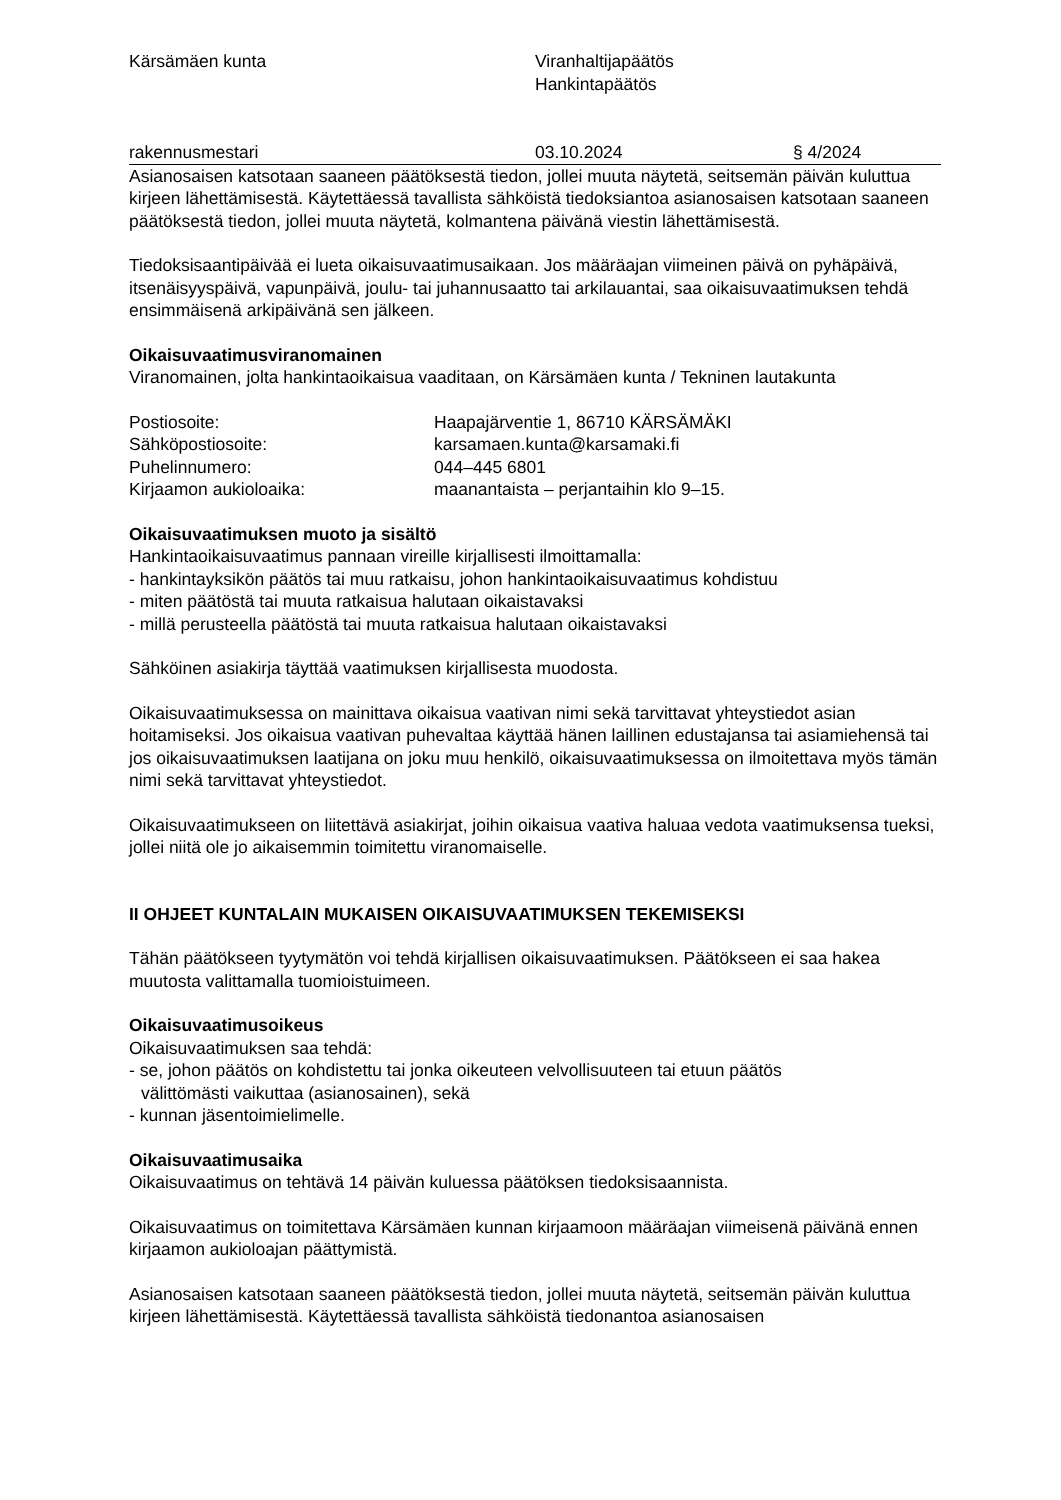Kärsämäen kunta Viranhaltijapäätös
Hankintapäätös
rakennusmestari 03.10.2024 § 4/2024
Asianosaisen katsotaan saaneen päätöksestä tiedon, jollei muuta näytetä, seitsemän päivän kuluttua kirjeen lähettämisestä. Käytettäessä tavallista sähköistä tiedoksiantoa asianosaisen katsotaan saaneen päätöksestä tiedon, jollei muuta näytetä, kolmantena päivänä viestin lähettämisestä.
Tiedoksisaantipäivää ei lueta oikaisuvaatimusaikaan. Jos määräajan viimeinen päivä on pyhäpäivä, itsenäisyyspäivä, vapunpäivä, joulu- tai juhannusaatto tai arkilauantai, saa oikaisuvaatimuksen tehdä ensimmäisenä arkipäivänä sen jälkeen.
Oikaisuvaatimusviranomainen
Viranomainen, jolta hankintaoikaisua vaaditaan, on Kärsämäen kunta / Tekninen lautakunta
Postiosoite: Haapajärventie 1, 86710 KÄRSÄMÄKI
Sähköpostiosoite: karsamaen.kunta@karsamaki.fi
Puhelinnumero: 044–445 6801
Kirjaamon aukioloaika: maanantaista – perjantaihin klo 9–15.
Oikaisuvaatimuksen muoto ja sisältö
Hankintaoikaisuvaatimus pannaan vireille kirjallisesti ilmoittamalla:
- hankintayksikön päätös tai muu ratkaisu, johon hankintaoikaisuvaatimus kohdistuu
- miten päätöstä tai muuta ratkaisua halutaan oikaistavaksi
- millä perusteella päätöstä tai muuta ratkaisua halutaan oikaistavaksi
Sähköinen asiakirja täyttää vaatimuksen kirjallisesta muodosta.
Oikaisuvaatimuksessa on mainittava oikaisua vaativan nimi sekä tarvittavat yhteystiedot asian hoitamiseksi. Jos oikaisua vaativan puhevaltaa käyttää hänen laillinen edustajansa tai asiamiehensä tai jos oikaisuvaatimuksen laatijana on joku muu henkilö, oikaisuvaatimuksessa on ilmoitettava myös tämän nimi sekä tarvittavat yhteystiedot.
Oikaisuvaatimukseen on liitettävä asiakirjat, joihin oikaisua vaativa haluaa vedota vaatimuksensa tueksi, jollei niitä ole jo aikaisemmin toimitettu viranomaiselle.
II OHJEET KUNTALAIN MUKAISEN OIKAISUVAATIMUKSEN TEKEMISEKSI
Tähän päätökseen tyytymätön voi tehdä kirjallisen oikaisuvaatimuksen. Päätökseen ei saa hakea muutosta valittamalla tuomioistuimeen.
Oikaisuvaatimusoikeus
Oikaisuvaatimuksen saa tehdä:
- se, johon päätös on kohdistettu tai jonka oikeuteen velvollisuuteen tai etuun päätös
välittömästi vaikuttaa (asianosainen), sekä
- kunnan jäsentoimielimelle.
Oikaisuvaatimusaika
Oikaisuvaatimus on tehtävä 14 päivän kuluessa päätöksen tiedoksisaannista.
Oikaisuvaatimus on toimitettava Kärsämäen kunnan kirjaamoon määräajan viimeisenä päivänä ennen kirjaamon aukioloajan päättymistä.
Asianosaisen katsotaan saaneen päätöksestä tiedon, jollei muuta näytetä, seitsemän päivän kuluttua kirjeen lähettämisestä. Käytettäessä tavallista sähköistä tiedonantoa asianosaisen